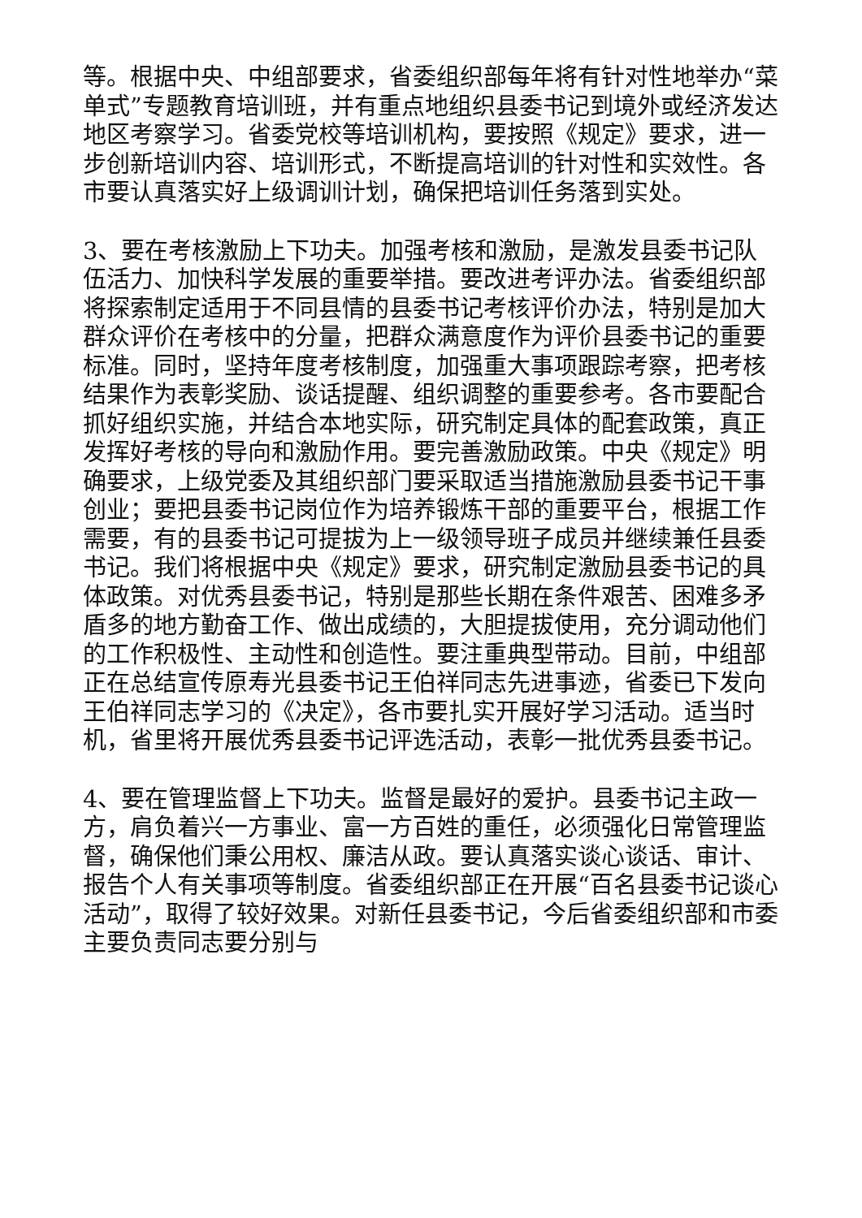等。根据中央、中组部要求，省委组织部每年将有针对性地举办“菜单式”专题教育培训班，并有重点地组织县委书记到境外或经济发达地区考察学习。省委党校等培训机构，要按照《规定》要求，进一步创新培训内容、培训形式，不断提高培训的针对性和实效性。各市要认真落实好上级调训计划，确保把培训任务落到实处。
3、要在考核激励上下功夫。加强考核和激励，是激发县委书记队伍活力、加快科学发展的重要举措。要改进考评办法。省委组织部将探索制定适用于不同县情的县委书记考核评价办法，特别是加大群众评价在考核中的分量，把群众满意度作为评价县委书记的重要标准。同时，坚持年度考核制度，加强重大事项跟踪考察，把考核结果作为表彰奖励、谈话提醒、组织调整的重要参考。各市要配合抓好组织实施，并结合本地实际，研究制定具体的配套政策，真正发挥好考核的导向和激励作用。要完善激励政策。中央《规定》明确要求，上级党委及其组织部门要采取适当措施激励县委书记干事创业；要把县委书记岗位作为培养锻炼干部的重要平台，根据工作需要，有的县委书记可提拔为上一级领导班子成员并继续兼任县委书记。我们将根据中央《规定》要求，研究制定激励县委书记的具体政策。对优秀县委书记，特别是那些长期在条件艰苦、困难多矛盾多的地方勤奋工作、做出成绩的，大胆提拔使用，充分调动他们的工作积极性、主动性和创造性。要注重典型带动。目前，中组部正在总结宣传原寿光县委书记王伯祥同志先进事迹，省委已下发向王伯祥同志学习的《决定》，各市要扎实开展好学习活动。适当时机，省里将开展优秀县委书记评选活动，表彰一批优秀县委书记。
4、要在管理监督上下功夫。监督是最好的爱护。县委书记主政一方，肩负着兴一方事业、富一方百姓的重任，必须强化日常管理监督，确保他们秉公用权、廉洁从政。要认真落实谈心谈话、审计、报告个人有关事项等制度。省委组织部正在开展“百名县委书记谈心活动”，取得了较好效果。对新任县委书记，今后省委组织部和市委主要负责同志要分别与